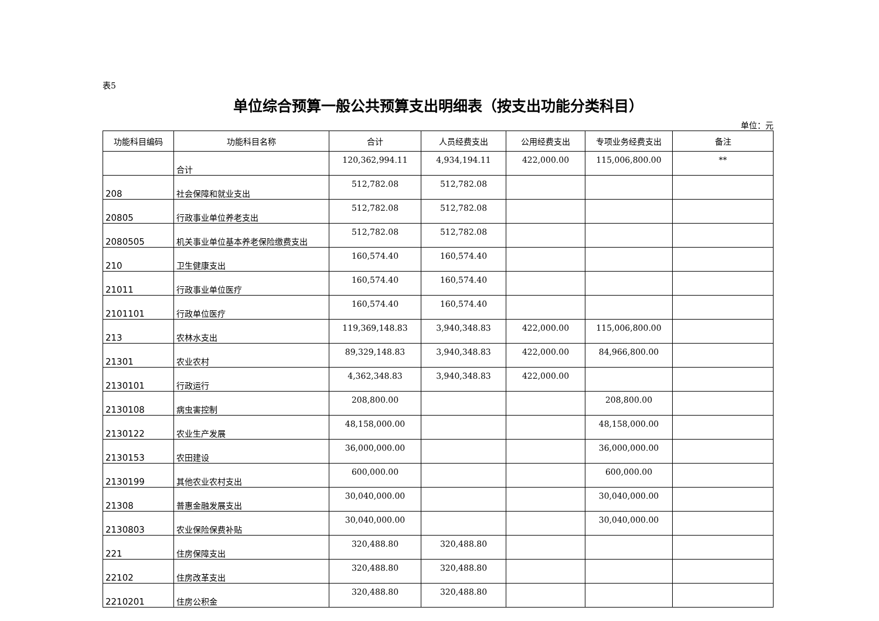表5
单位综合预算一般公共预算支出明细表（按支出功能分类科目）
单位：元
| 功能科目编码 | 功能科目名称 | 合计 | 人员经费支出 | 公用经费支出 | 专项业务经费支出 | 备注 |
| --- | --- | --- | --- | --- | --- | --- |
| | 合计 | 120,362,994.11 | 4,934,194.11 | 422,000.00 | 115,006,800.00 | ** |
| 208 | 社会保障和就业支出 | 512,782.08 | 512,782.08 | | | |
| 20805 | 行政事业单位养老支出 | 512,782.08 | 512,782.08 | | | |
| 2080505 | 机关事业单位基本养老保险缴费支出 | 512,782.08 | 512,782.08 | | | |
| 210 | 卫生健康支出 | 160,574.40 | 160,574.40 | | | |
| 21011 | 行政事业单位医疗 | 160,574.40 | 160,574.40 | | | |
| 2101101 | 行政单位医疗 | 160,574.40 | 160,574.40 | | | |
| 213 | 农林水支出 | 119,369,148.83 | 3,940,348.83 | 422,000.00 | 115,006,800.00 | |
| 21301 | 农业农村 | 89,329,148.83 | 3,940,348.83 | 422,000.00 | 84,966,800.00 | |
| 2130101 | 行政运行 | 4,362,348.83 | 3,940,348.83 | 422,000.00 | | |
| 2130108 | 病虫害控制 | 208,800.00 | | | 208,800.00 | |
| 2130122 | 农业生产发展 | 48,158,000.00 | | | 48,158,000.00 | |
| 2130153 | 农田建设 | 36,000,000.00 | | | 36,000,000.00 | |
| 2130199 | 其他农业农村支出 | 600,000.00 | | | 600,000.00 | |
| 21308 | 普惠金融发展支出 | 30,040,000.00 | | | 30,040,000.00 | |
| 2130803 | 农业保险保费补贴 | 30,040,000.00 | | | 30,040,000.00 | |
| 221 | 住房保障支出 | 320,488.80 | 320,488.80 | | | |
| 22102 | 住房改革支出 | 320,488.80 | 320,488.80 | | | |
| 2210201 | 住房公积金 | 320,488.80 | 320,488.80 | | | |